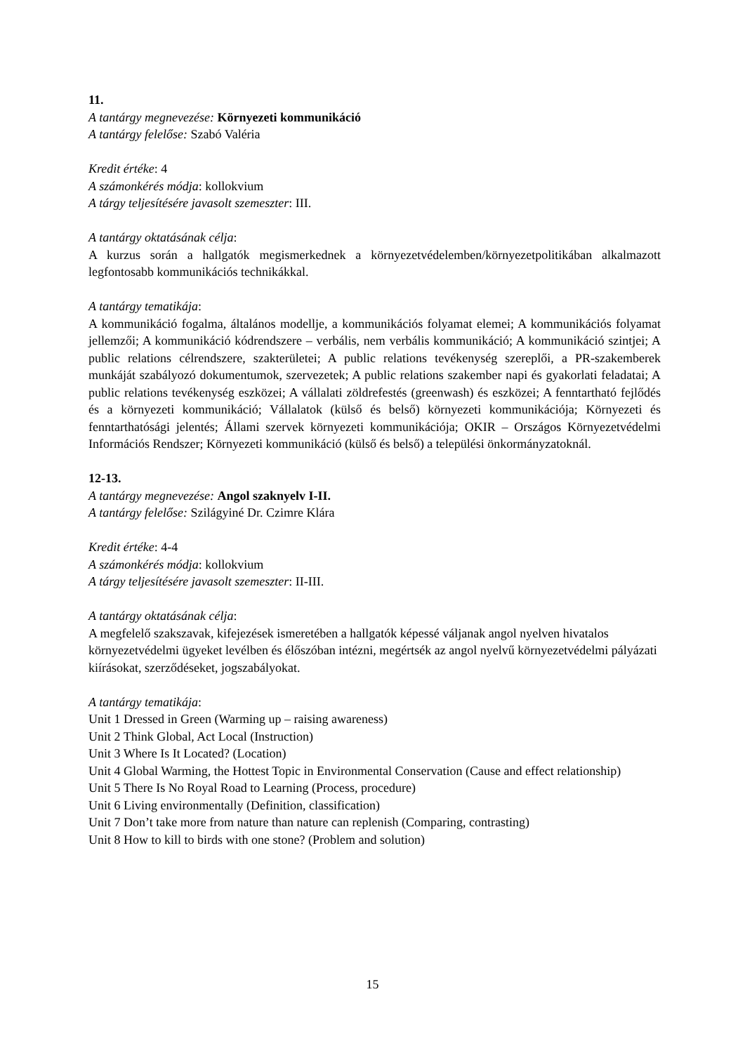11.
A tantárgy megnevezése: Környezeti kommunikáció
A tantárgy felelőse: Szabó Valéria
Kredit értéke: 4
A számonkérés módja: kollokvium
A tárgy teljesítésére javasolt szemeszter: III.
A tantárgy oktatásának célja:
A kurzus során a hallgatók megismerkednek a környezetvédelemben/környezetpolitikában alkalmazott legfontosabb kommunikációs technikákkal.
A tantárgy tematikája:
A kommunikáció fogalma, általános modellje, a kommunikációs folyamat elemei; A kommunikációs folyamat jellemzői; A kommunikáció kódrendszere – verbális, nem verbális kommunikáció; A kommunikáció szintjei; A public relations célrendszere, szakterületei; A public relations tevékenység szereplői, a PR-szakemberek munkáját szabályozó dokumentumok, szervezetek; A public relations szakember napi és gyakorlati feladatai; A public relations tevékenység eszközei; A vállalati zöldrefestés (greenwash) és eszközei; A fenntartható fejlődés és a környezeti kommunikáció; Vállalatok (külső és belső) környezeti kommunikációja; Környezeti és fenntarthatósági jelentés; Állami szervek környezeti kommunikációja; OKIR – Országos Környezetvédelmi Információs Rendszer; Környezeti kommunikáció (külső és belső) a települési önkormányzatoknál.
12-13.
A tantárgy megnevezése: Angol szaknyelv I-II.
A tantárgy felelőse: Szilágyiné Dr. Czimre Klára
Kredit értéke: 4-4
A számonkérés módja: kollokvium
A tárgy teljesítésére javasolt szemeszter: II-III.
A tantárgy oktatásának célja:
A megfelelő szakszavak, kifejezések ismeretében a hallgatók képessé váljanak angol nyelven hivatalos környezetvédelmi ügyeket levélben és élőszóban intézni, megértsék az angol nyelvű környezetvédelmi pályázati kiírásokat, szerződéseket, jogszabályokat.
A tantárgy tematikája:
Unit 1 Dressed in Green (Warming up – raising awareness)
Unit 2 Think Global, Act Local (Instruction)
Unit 3 Where Is It Located? (Location)
Unit 4 Global Warming, the Hottest Topic in Environmental Conservation (Cause and effect relationship)
Unit 5 There Is No Royal Road to Learning (Process, procedure)
Unit 6 Living environmentally (Definition, classification)
Unit 7 Don’t take more from nature than nature can replenish (Comparing, contrasting)
Unit 8 How to kill to birds with one stone? (Problem and solution)
15